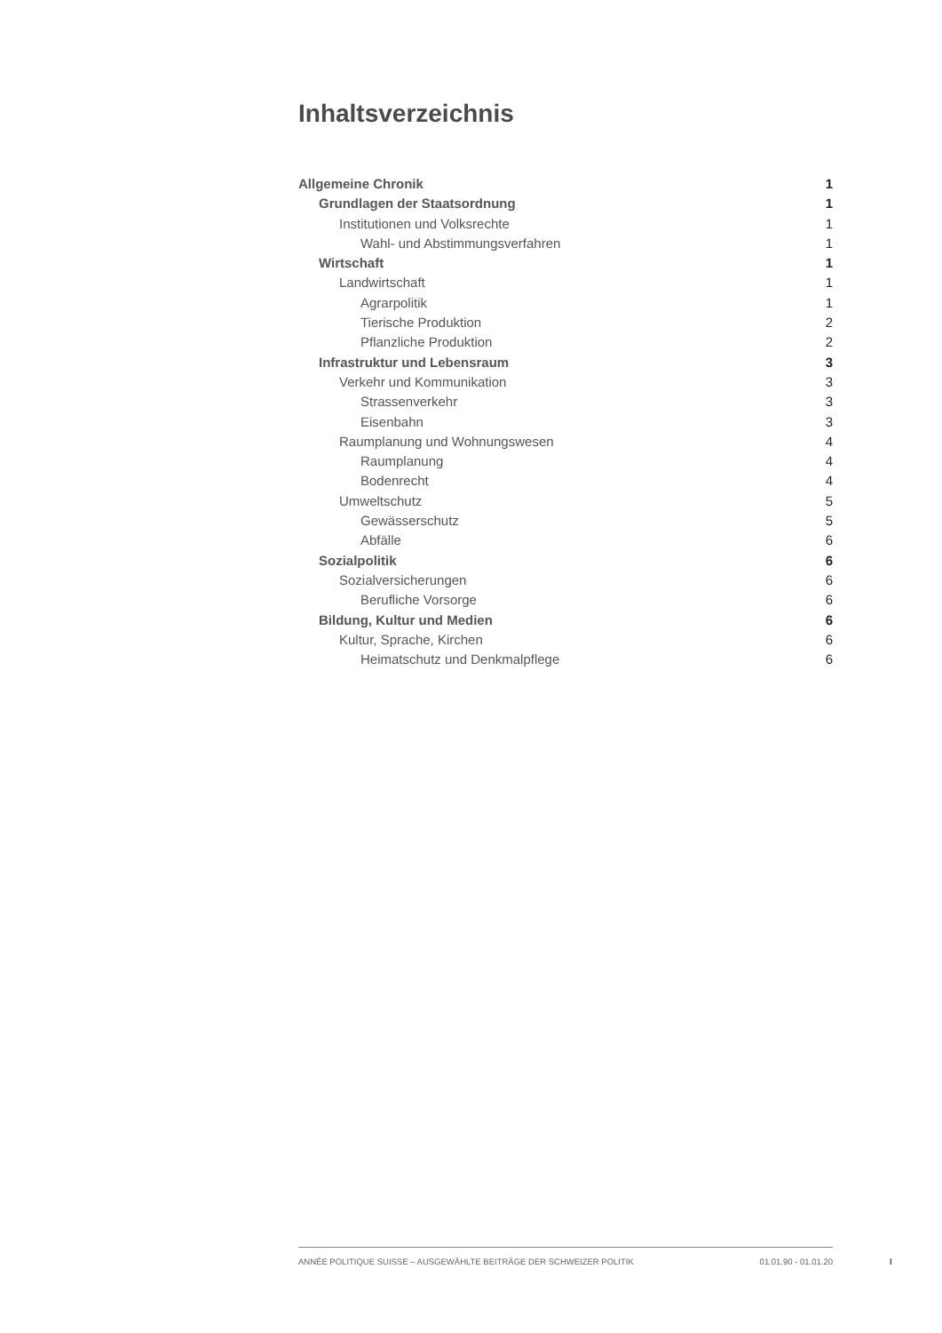Inhaltsverzeichnis
Allgemeine Chronik 1
Grundlagen der Staatsordnung 1
Institutionen und Volksrechte 1
Wahl- und Abstimmungsverfahren 1
Wirtschaft 1
Landwirtschaft 1
Agrarpolitik 1
Tierische Produktion 2
Pflanzliche Produktion 2
Infrastruktur und Lebensraum 3
Verkehr und Kommunikation 3
Strassenverkehr 3
Eisenbahn 3
Raumplanung und Wohnungswesen 4
Raumplanung 4
Bodenrecht 4
Umweltschutz 5
Gewässerschutz 5
Abfälle 6
Sozialpolitik 6
Sozialversicherungen 6
Berufliche Vorsorge 6
Bildung, Kultur und Medien 6
Kultur, Sprache, Kirchen 6
Heimatschutz und Denkmalpflege 6
ANNÉE POLITIQUE SUISSE – AUSGEWÄHLTE BEITRÄGE DER SCHWEIZER POLITIK 01.01.90 - 01.01.20
I